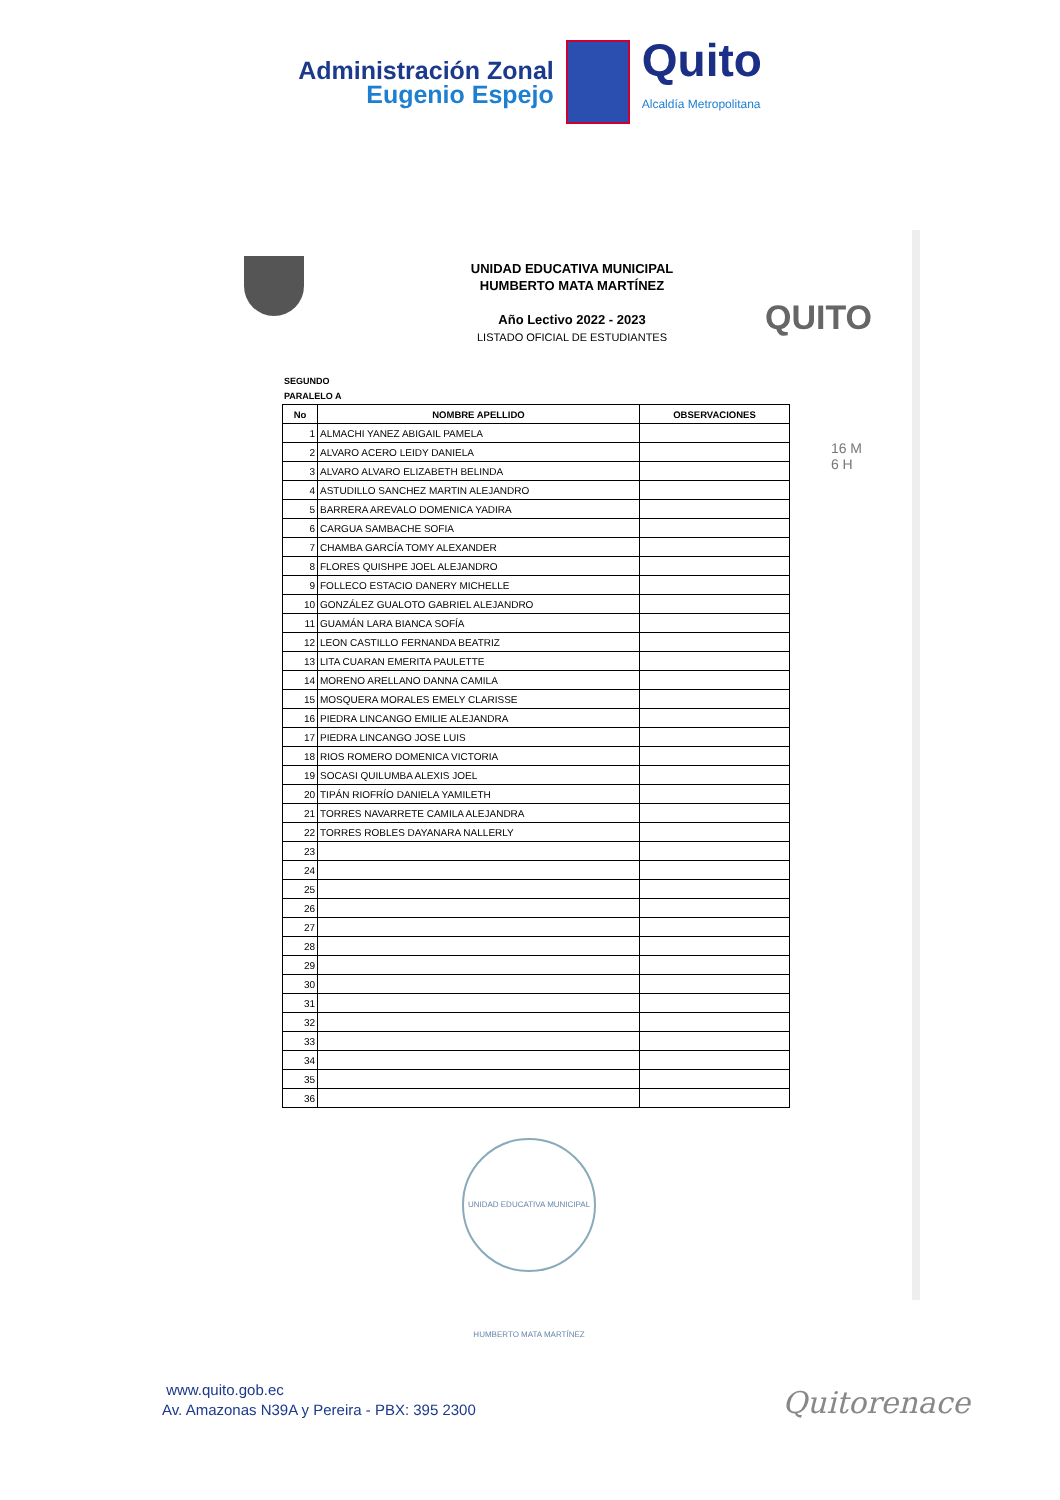Administración Zonal
Eugenio Espejo
Quito
Alcaldía Metropolitana
UNIDAD EDUCATIVA MUNICIPAL
HUMBERTO MATA MARTÍNEZ
Año Lectivo 2022 - 2023
LISTADO OFICIAL DE ESTUDIANTES
QUITO
16 M
6 H
SEGUNDO
PARALELO A
| No | NOMBRE APELLIDO | OBSERVACIONES |
| --- | --- | --- |
| 1 | ALMACHI YANEZ ABIGAIL PAMELA | |
| 2 | ALVARO ACERO LEIDY DANIELA | |
| 3 | ALVARO ALVARO ELIZABETH BELINDA | |
| 4 | ASTUDILLO SANCHEZ MARTIN ALEJANDRO | |
| 5 | BARRERA AREVALO DOMENICA YADIRA | |
| 6 | CARGUA SAMBACHE SOFIA | |
| 7 | CHAMBA GARCÍA TOMY ALEXANDER | |
| 8 | FLORES QUISHPE JOEL ALEJANDRO | |
| 9 | FOLLECO ESTACIO DANERY MICHELLE | |
| 10 | GONZÁLEZ GUALOTO GABRIEL ALEJANDRO | |
| 11 | GUAMÁN LARA BIANCA SOFÍA | |
| 12 | LEON CASTILLO FERNANDA BEATRIZ | |
| 13 | LITA CUARAN EMERITA PAULETTE | |
| 14 | MORENO ARELLANO DANNA CAMILA | |
| 15 | MOSQUERA MORALES EMELY CLARISSE | |
| 16 | PIEDRA LINCANGO EMILIE ALEJANDRA | |
| 17 | PIEDRA LINCANGO JOSE LUIS | |
| 18 | RIOS ROMERO DOMENICA VICTORIA | |
| 19 | SOCASI QUILUMBA ALEXIS JOEL | |
| 20 | TIPÁN RIOFRÍO DANIELA YAMILETH | |
| 21 | TORRES NAVARRETE CAMILA ALEJANDRA | |
| 22 | TORRES ROBLES DAYANARA NALLERLY | |
| 23 | | |
| 24 | | |
| 25 | | |
| 26 | | |
| 27 | | |
| 28 | | |
| 29 | | |
| 30 | | |
| 31 | | |
| 32 | | |
| 33 | | |
| 34 | | |
| 35 | | |
| 36 | | |
UNIDAD EDUCATIVA MUNICIPAL HUMBERTO MATA MARTÍNEZ
www.quito.gob.ec
Av. Amazonas N39A y Pereira - PBX: 395 2300
Quitorenace